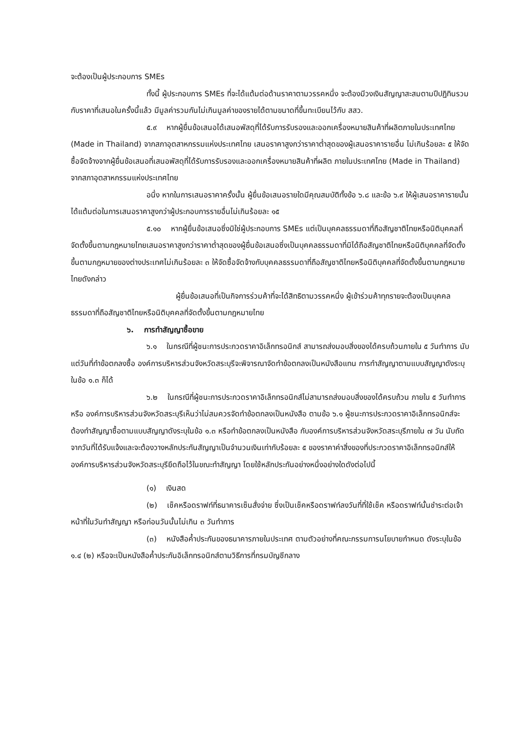จะต้องเป็นผู้ประกอบการ SMEs
ทั้งนี้ ผู้ประกอบการ SMEs ที่จะได้แต้มต่อด้านราคาตามวรรคหนึ่ง จะต้องมีวงเงินสัญญาสะสมตามปีปฏิทินรวมกับราคาที่เสนอในครั้งนี้แล้ว มีมูลค่ารวมกันไม่เกินมูลค่าของรายได้ตามขนาดที่ขึ้นทะเบียนไว้กับ สสว.
๕.๙ หากผู้ยื่นข้อเสนอได้เสนอพัสดุที่ได้รับการรับรองและออกเครื่องหมายสินค้าที่ผลิตภายในประเทศไทย (Made in Thailand) จากสภาอุตสาหกรรมแห่งประเทศไทย เสนอราคาสูงกว่าราคาต่ำสุดของผู้เสนอราคารายอื่น ไม่เกินร้อยละ ๕ ให้จัดซื้อจัดจ้างจากผู้ยื่นข้อเสนอที่เสนอพัสดุที่ได้รับการรับรองและออกเครื่องหมายสินค้าที่ผลิต ภายในประเทศไทย (Made in Thailand) จากสภาอุตสาหกรรมแห่งประเทศไทย
อนึ่ง หากในการเสนอราคาครั้งนั้น ผู้ยื่นข้อเสนอรายใดมีคุณสมบัติทั้งข้อ ๖.๘ และข้อ ๖.๙ ให้ผู้เสนอราคารายนั้นได้แต้มต่อในการเสนอราคาสูงกว่าผู้ประกอบการรายอื่นไม่เกินร้อยละ ๑๕
๕.๑๐ หากผู้ยื่นข้อเสนอซึ่งมิใช่ผู้ประกอบการ SMEs แต่เป็นบุคคลธรรมดาที่ถือสัญชาติไทยหรือนิติบุคคลที่จัดตั้งขึ้นตามกฎหมายไทยเสนอราคาสูงกว่าราคาต่ำสุดของผู้ยื่นข้อเสนอซึ่งเป็นบุคคลธรรมดาที่มิได้ถือสัญชาติไทยหรือนิติบุคคลที่จัดตั้งขึ้นตามกฎหมายของต่างประเทศไม่เกินร้อยละ ๓ ให้จัดซื้อจัดจ้างกับบุคคลธรรมดาที่ถือสัญชาติไทยหรือนิติบุคคลที่จัดตั้งขึ้นตามกฎหมายไทยดังกล่าว
ผู้ยื่นข้อเสนอที่เป็นกิจการร่วมค้าที่จะได้สิทธิตามวรรคหนึ่ง ผู้เข้าร่วมค้าทุกรายจะต้องเป็นบุคคลธรรมดาที่ถือสัญชาติไทยหรือนิติบุคคลที่จัดตั้งขึ้นตามกฎหมายไทย
๖. การทำสัญญาซื้อขาย
๖.๑ ในกรณีที่ผู้ชนะการประกวดราคาอิเล็กทรอนิกส์ สามารถส่งมอบสิ่งของได้ครบถ้วนภายใน ๕ วันทำการ นับแต่วันที่ทำข้อตกลงซื้อ องค์การบริหารส่วนจังหวัดสระบุรีจะพิจารณาจัดทำข้อตกลงเป็นหนังสือแทน การทำสัญญาตามแบบสัญญาดังระบุ ในข้อ ๑.๓ ก็ได้
๖.๒ ในกรณีที่ผู้ชนะการประกวดราคาอิเล็กทรอนิกส์ไม่สามารถส่งมอบสิ่งของได้ครบถ้วน ภายใน ๕ วันทำการ หรือ องค์การบริหารส่วนจังหวัดสระบุรีเห็นว่าไม่สมควรจัดทำข้อตกลงเป็นหนังสือ ตามข้อ ๖.๑ ผู้ชนะการประกวดราคาอิเล็กทรอนิกส์จะต้องทำสัญญาซื้อตามแบบสัญญาดังระบุในข้อ ๑.๓ หรือทำข้อตกลงเป็นหนังสือ กับองค์การบริหารส่วนจังหวัดสระบุรีภายใน ๗ วัน นับถัดจากวันที่ได้รับแจ้งและจะต้องวางหลักประกันสัญญาเป็นจำนวนเงินเท่ากับร้อยละ ๕ ของราคาค่าสิ่งของที่ประกวดราคาอิเล็กทรอนิกส์ให้องค์การบริหารส่วนจังหวัดสระบุรียึดถือไว้ในขณะทำสัญญา โดยใช้หลักประกันอย่างหนึ่งอย่างใดดังต่อไปนี้
(๑) เงินสด
(๒) เช็คหรือดราฟท์ที่ธนาคารเซ็นสั่งจ่าย ซึ่งเป็นเช็คหรือดราฟท์ลงวันที่ที่ใช้เช็ค หรือดราฟท์นั้นชำระต่อเจ้าหน้าที่ในวันทำสัญญา หรือก่อนวันนั้นไม่เกิน ๓ วันทำการ
(๓) หนังสือค้ำประกันของธนาคารภายในประเทศ ตามตัวอย่างที่คณะกรรมการนโยบายกำหนด ดังระบุในข้อ ๑.๔ (๒) หรือจะเป็นหนังสือค้ำประกันอิเล็กทรอนิกส์ตามวิธีการที่กรมบัญชีกลาง